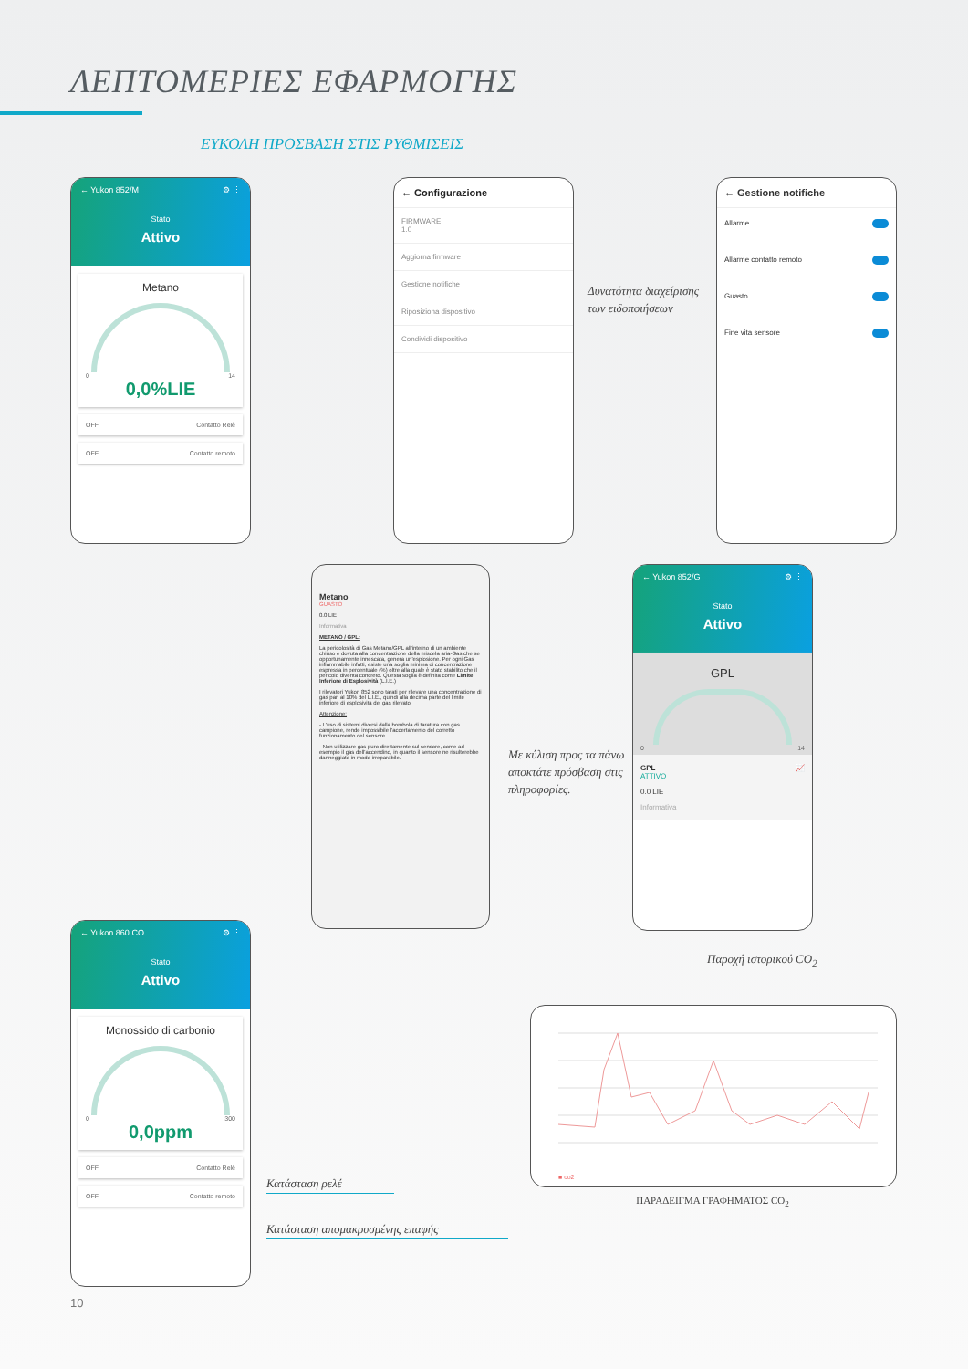ΛΕΠΤΟΜΕΡΙΕΣ ΕΦΑΡΜΟΓΗΣ
ΕΥΚΟΛΗ ΠΡΟΣΒΑΣΗ ΣΤΙΣ ΡΥΘΜΙΣΕΙΣ
← Yukon 852/M ⚙ ⋮
Stato
Attivo
Metano
0 14
0,0%LIE
OFF Contatto Relè
OFF Contatto remoto
← Configurazione
FIRMWARE
1.0
Aggiorna firmware
Gestione notifiche
Riposiziona dispositivo
Condividi dispositivo
Δυνατότητα διαχείρισης των ειδοποιήσεων
← Gestione notifiche
Allarme
Allarme contatto remoto
Guasto
Fine vita sensore
Metano
GUASTO
0.0 LIE
Informativa
METANO / GPL:
La pericolosità di Gas Metano/GPL all'interno di un ambiente chiuso è dovuta alla concentrazione della miscela aria-Gas che se opportunamente innescata, genera un'esplosione. Per ogni Gas infiammabile infatti, esiste una soglia minima di concentrazione espressa in percentuale (%) oltre alla quale è stato stabilito che il pericolo diventa concreto. Questa soglia è definita come Limite Inferiore di Esplosività (L.I.E.)
I rilevatori Yukon 852 sono tarati per rilevare una concentrazione di gas pari al 10% del L.I.E., quindi alla decima parte del limite inferiore di esplosività del gas rilevato.
Attenzione:
- L'uso di sistemi diversi dalla bombola di taratura con gas campione, rende impossibile l'accertamento del corretto funzionamento del sensore
- Non utilizzare gas puro direttamente sul sensore, come ad esempio il gas dell'accendino, in quanto il sensore ne risulterebbe danneggiato in modo irreparabile.
Με κύλιση προς τα πάνω αποκτάτε πρόσβαση στις πληροφορίες.
← Yukon 852/G ⚙ ⋮
Stato
Attivo
GPL
0 14
GPL 📈
ATTIVO
0.0 LIE
Informativa
← Yukon 860 CO ⚙ ⋮
Stato
Attivo
Monossido di carbonio
0 300
0,0ppm
OFF Contatto Relè
OFF Contatto remoto
Παροχή ιστορικού CO<sub>2</sub>
■ co2
ΠΑΡΑΔΕΙΓΜΑ ΓΡΑΦΗΜΑΤΟΣ CO<sub>2</sub>
Κατάσταση ρελέ
Κατάσταση απομακρυσμένης επαφής
10